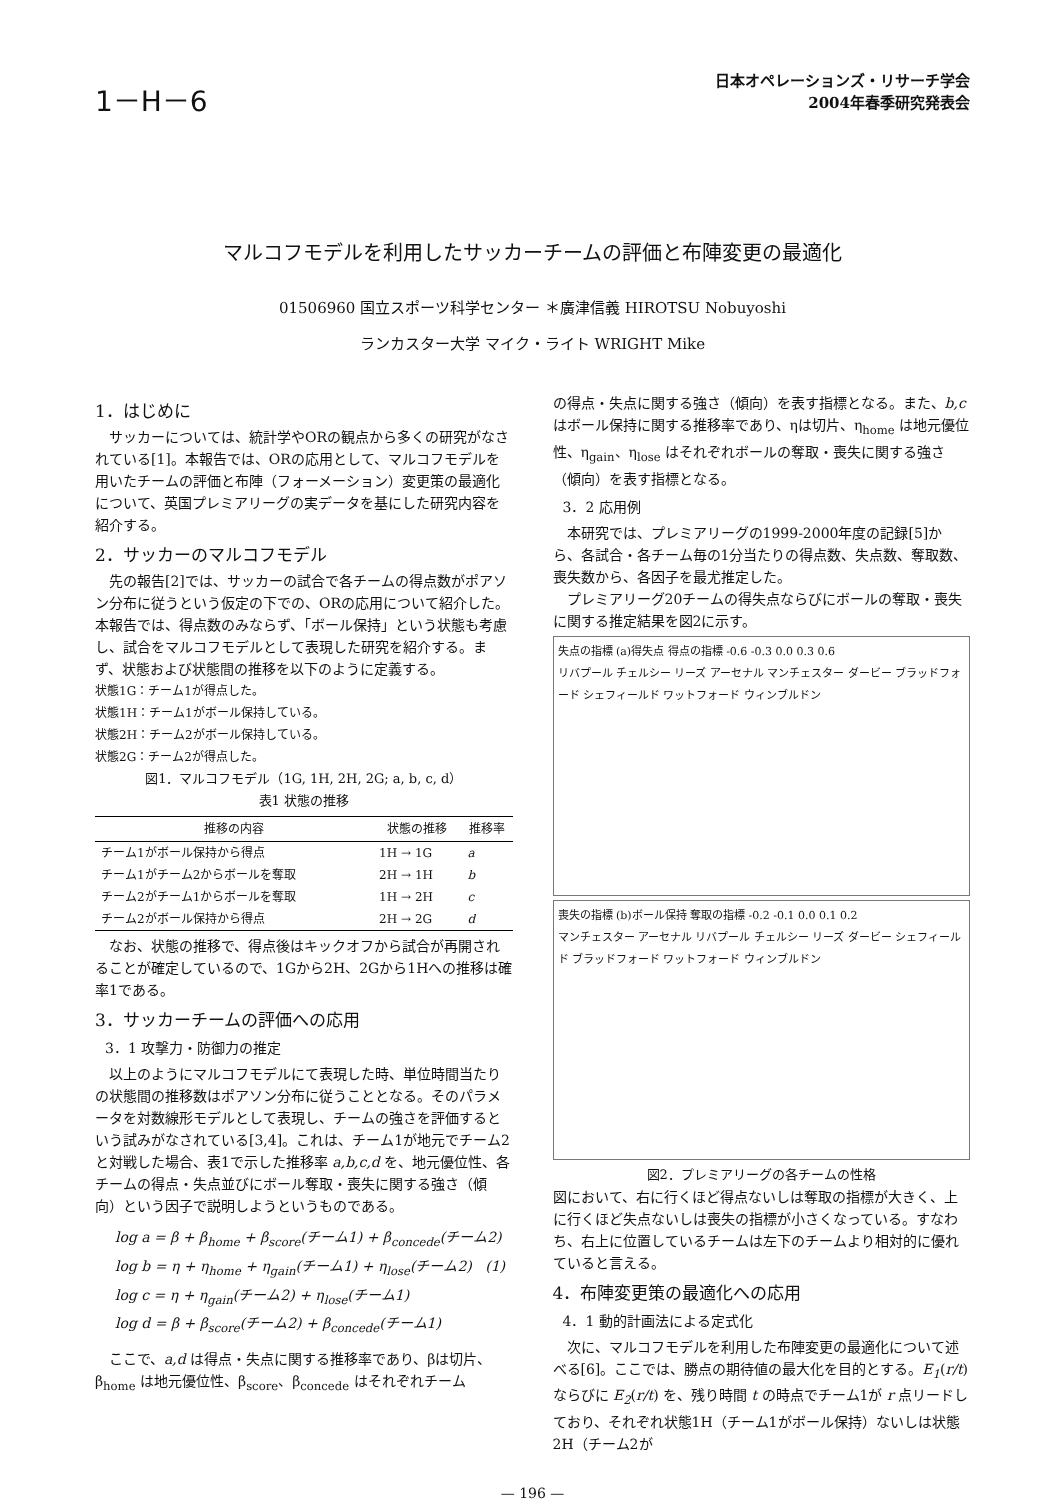1－H－6
日本オペレーションズ・リサーチ学会
2004年春季研究発表会
マルコフモデルを利用したサッカーチームの評価と布陣変更の最適化
01506960 国立スポーツ科学センター ＊廣津信義 HIROTSU Nobuyoshi
ランカスター大学 マイク・ライト WRIGHT Mike
1．はじめに
サッカーについては、統計学やORの観点から多くの研究がなされている[1]。本報告では、ORの応用として、マルコフモデルを用いたチームの評価と布陣（フォーメーション）変更策の最適化について、英国プレミアリーグの実データを基にした研究内容を紹介する。
2．サッカーのマルコフモデル
先の報告[2]では、サッカーの試合で各チームの得点数がポアソン分布に従うという仮定の下での、ORの応用について紹介した。本報告では、得点数のみならず、「ボール保持」という状態も考慮し、試合をマルコフモデルとして表現した研究を紹介する。まず、状態および状態間の推移を以下のように定義する。
状態1G：チーム1が得点した。
状態1H：チーム1がボール保持している。
状態2H：チーム2がボール保持している。
状態2G：チーム2が得点した。
図1．マルコフモデル（1G, 1H, 2H, 2G; a, b, c, d）
表1 状態の推移
| 推移の内容 | 状態の推移 | 推移率 |
| --- | --- | --- |
| チーム1がボール保持から得点 | 1H → 1G | a |
| チーム1がチーム2からボールを奪取 | 2H → 1H | b |
| チーム2がチーム1からボールを奪取 | 1H → 2H | c |
| チーム2がボール保持から得点 | 2H → 2G | d |
なお、状態の推移で、得点後はキックオフから試合が再開されることが確定しているので、1Gから2H、2Gから1Hへの推移は確率1である。
3．サッカーチームの評価への応用
3．1 攻撃力・防御力の推定
以上のようにマルコフモデルにて表現した時、単位時間当たりの状態間の推移数はポアソン分布に従うこととなる。そのパラメータを対数線形モデルとして表現し、チームの強さを評価するという試みがなされている[3,4]。これは、チーム1が地元でチーム2と対戦した場合、表1で示した推移率 a,b,c,d を、地元優位性、各チームの得点・失点並びにボール奪取・喪失に関する強さ（傾向）という因子で説明しようというものである。
log a = β + β<sub>home</sub> + β<sub>score</sub>(チーム1) + β<sub>concede</sub>(チーム2)
log b = η + η<sub>home</sub> + η<sub>gain</sub>(チーム1) + η<sub>lose</sub>(チーム2) (1)
log c = η + η<sub>gain</sub>(チーム2) + η<sub>lose</sub>(チーム1)
log d = β + β<sub>score</sub>(チーム2) + β<sub>concede</sub>(チーム1)
ここで、a,d は得点・失点に関する推移率であり、βは切片、β<sub>home</sub> は地元優位性、β<sub>score</sub>、β<sub>concede</sub> はそれぞれチーム
の得点・失点に関する強さ（傾向）を表す指標となる。また、b,c はボール保持に関する推移率であり、ηは切片、η<sub>home</sub> は地元優位性、η<sub>gain</sub>、η<sub>lose</sub> はそれぞれボールの奪取・喪失に関する強さ（傾向）を表す指標となる。
3．2 応用例
本研究では、プレミアリーグの1999-2000年度の記録[5]から、各試合・各チーム毎の1分当たりの得点数、失点数、奪取数、喪失数から、各因子を最尤推定した。
プレミアリーグ20チームの得失点ならびにボールの奪取・喪失に関する推定結果を図2に示す。
失点の指標 (a)得失点 得点の指標 -0.6 -0.3 0.0 0.3 0.6
リバプール チェルシー リーズ アーセナル マンチェスター ダービー ブラッドフォード シェフィールド ワットフォード ウィンブルドン
喪失の指標 (b)ボール保持 奪取の指標 -0.2 -0.1 0.0 0.1 0.2
マンチェスター アーセナル リバプール チェルシー リーズ ダービー シェフィールド ブラッドフォード ワットフォード ウィンブルドン
図2．プレミアリーグの各チームの性格
図において、右に行くほど得点ないしは奪取の指標が大きく、上に行くほど失点ないしは喪失の指標が小さくなっている。すなわち、右上に位置しているチームは左下のチームより相対的に優れていると言える。
4．布陣変更策の最適化への応用
4．1 動的計画法による定式化
次に、マルコフモデルを利用した布陣変更の最適化について述べる[6]。ここでは、勝点の期待値の最大化を目的とする。E<sub>1</sub>(r/t)ならびに E<sub>2</sub>(r/t) を、残り時間 t の時点でチーム1が r 点リードしており、それぞれ状態1H（チーム1がボール保持）ないしは状態2H（チーム2が
— 196 —